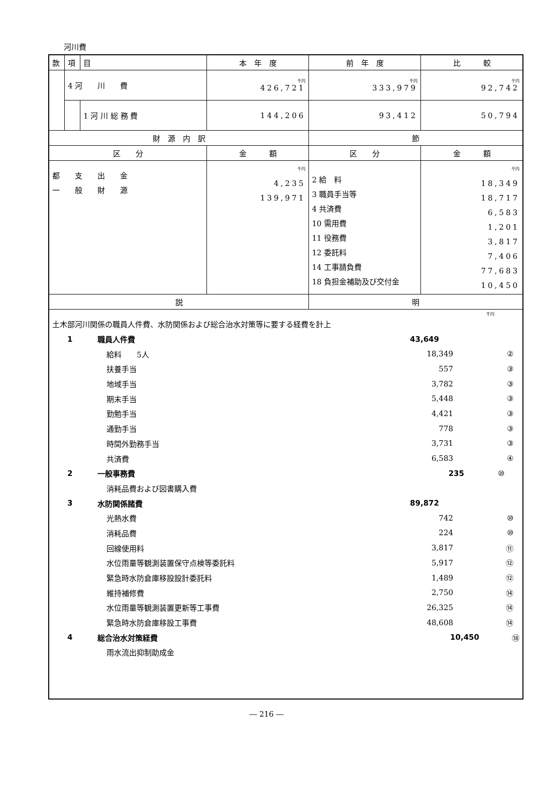河川費
| 款 | 項 | 目 | 本 年 度 | 前 年 度 | 比 較 |
| | 4 河 川 費 | | 千円 426,721 | 千円 333,979 | 千円 92,742 |
| | | 1 河 川 総 務 費 | 144,206 | 93,412 | 50,794 |
| 財 源 内 訳 | | | | 節 | |
| 区 分 | | | 金 額 | 区 分 | 金 額 |
| 都 支 出 金 一 般 財 源 | | | 千円 4,235 139,971 | 2 給 料 3 職員手当等 4 共済費 10 需用費 11 役務費 12 委託料 14 工事請負費 18 負担金補助及び交付金 | 千円 18,349 18,717 6,583 1,201 3,817 7,406 77,683 10,450 |
| 説 | | | | 明 | |
| 千円 土木部河川関係の職員人件費、水防関係および総合治水対策等に要する経費を計上 1 職員人件費 43,649 給料 5人 18,349 ② 扶養手当 557 ③ 地域手当 3,782 ③ 期末手当 5,448 ③ 勤勉手当 4,421 ③ 通勤手当 778 ③ 時間外勤務手当 3,731 ③ 共済費 6,583 ④ 2 一般事務費 235 ⑩ 消耗品費および図書購入費 3 水防関係諸費 89,872 光熱水費 742 ⑩ 消耗品費 224 ⑩ 回線使用料 3,817 ⑪ 水位雨量等観測装置保守点検等委託料 5,917 ⑫ 緊急時水防倉庫移設設計委託料 1,489 ⑫ 維持補修費 2,750 ⑭ 水位雨量等観測装置更新等工事費 26,325 ⑭ 緊急時水防倉庫移設工事費 48,608 ⑭ 4 総合治水対策経費 10,450 ⑱ 雨水流出抑制助成金 | | | | | |
― 216 ―